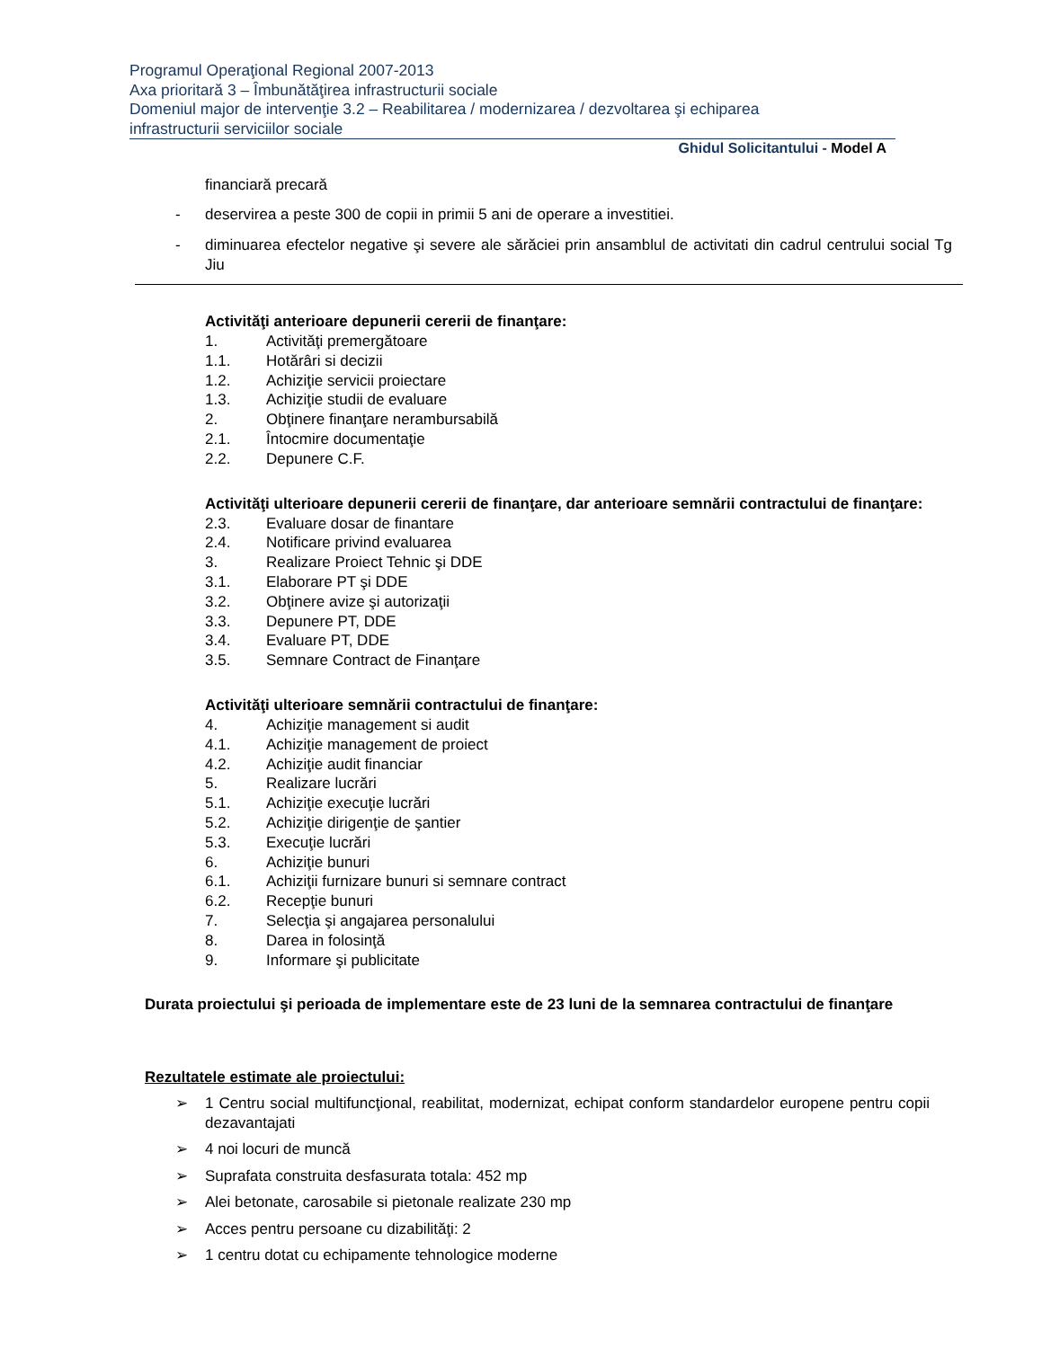Programul Operaţional Regional 2007-2013
Axa prioritară 3 – Îmbunătăţirea infrastructurii sociale
Domeniul major de intervenţie 3.2 – Reabilitarea / modernizarea / dezvoltarea şi echiparea
infrastructurii serviciilor sociale
Ghidul Solicitantului - Model A
financiară precară
- deservirea a peste 300 de copii in primii 5 ani de operare a investitiei.
- diminuarea efectelor negative şi severe ale sărăciei prin ansamblul de activitati din cadrul centrului social Tg Jiu
Activităţi anterioare depunerii cererii de finanţare:
1. Activităţi premergătoare
1.1. Hotărâri si decizii
1.2. Achiziţie servicii proiectare
1.3. Achiziţie studii de evaluare
2. Obţinere finanţare nerambursabilă
2.1. Întocmire documentaţie
2.2. Depunere C.F.
Activităţi ulterioare depunerii cererii de finanţare, dar anterioare semnării contractului de finanţare:
2.3. Evaluare dosar de finantare
2.4. Notificare privind evaluarea
3. Realizare Proiect Tehnic şi DDE
3.1. Elaborare PT şi DDE
3.2. Obţinere avize şi autorizaţii
3.3. Depunere PT, DDE
3.4. Evaluare PT, DDE
3.5. Semnare Contract de Finanţare
Activităţi ulterioare semnării contractului de finanţare:
4. Achiziţie management si audit
4.1. Achiziţie management de proiect
4.2. Achiziţie audit financiar
5. Realizare lucrări
5.1. Achiziţie execuţie lucrări
5.2. Achiziţie dirigenţie de şantier
5.3. Execuţie lucrări
6. Achiziţie bunuri
6.1. Achiziţii furnizare bunuri si semnare contract
6.2. Recepţie bunuri
7. Selecţia şi angajarea personalului
8. Darea in folosinţă
9. Informare şi publicitate
Durata proiectului şi perioada de implementare este de 23 luni de la semnarea contractului de finanţare
Rezultatele estimate ale proiectului:
➢ 1 Centru social multifuncţional, reabilitat, modernizat, echipat conform standardelor europene pentru copii dezavantajati
➢ 4 noi locuri de muncă
➢ Suprafata construita desfasurata totala: 452 mp
➢ Alei betonate, carosabile si pietonale realizate 230 mp
➢ Acces pentru persoane cu dizabilităţi: 2
➢ 1 centru dotat cu echipamente tehnologice moderne